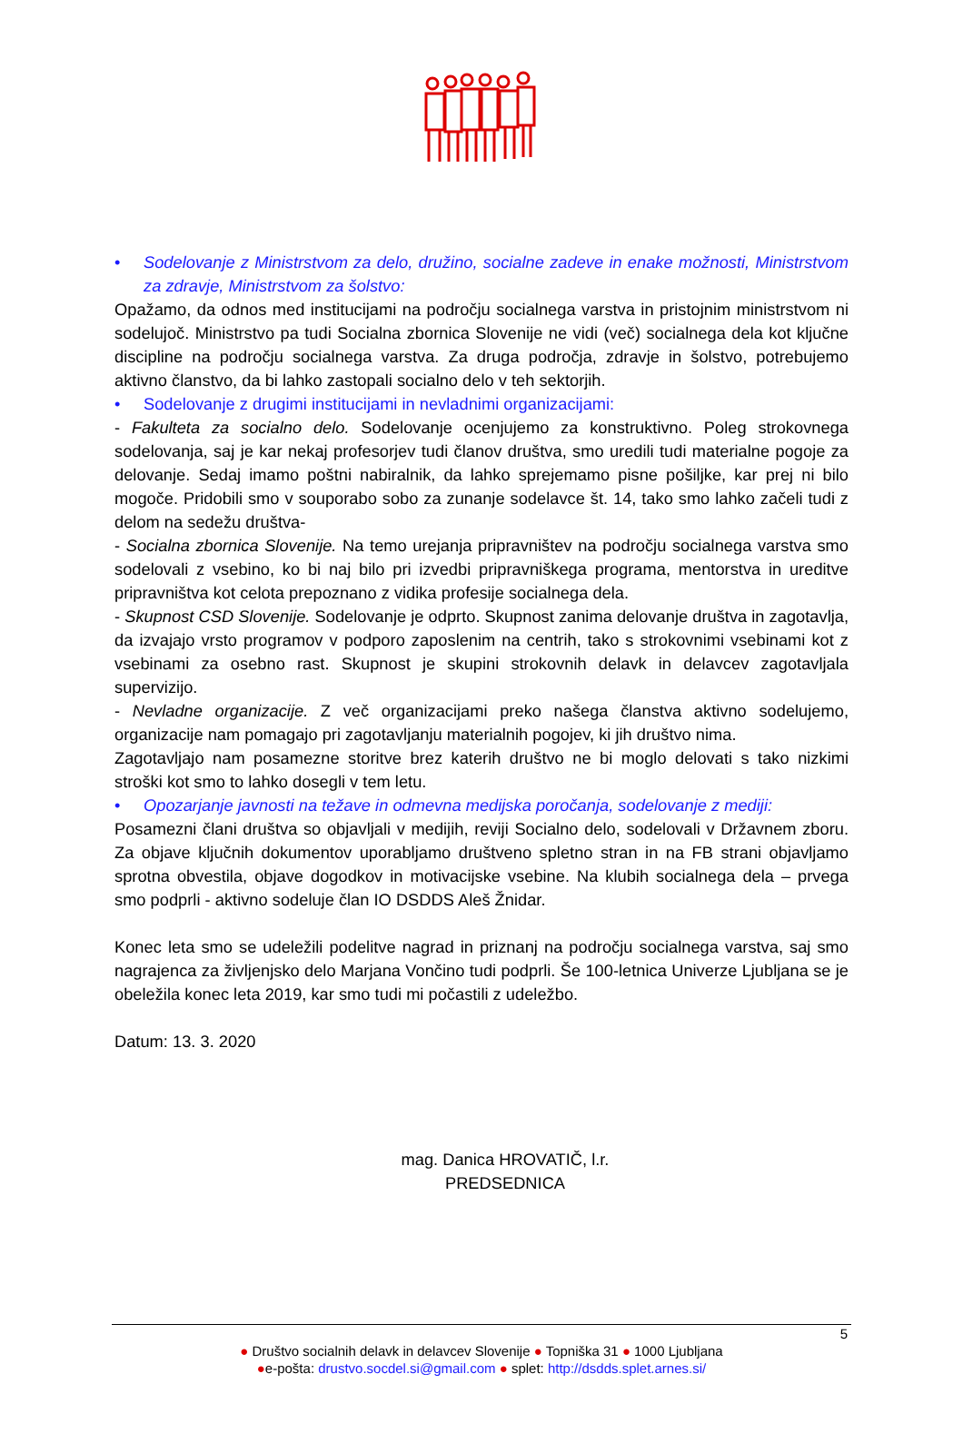• Sodelovanje z Ministrstvom za delo, družino, socialne zadeve in enake možnosti, Ministrstvom za zdravje, Ministrstvom za šolstvo:
Opažamo, da odnos med institucijami na področju socialnega varstva in pristojnim ministrstvom ni sodelujoč. Ministrstvo pa tudi Socialna zbornica Slovenije ne vidi (več) socialnega dela kot ključne discipline na področju socialnega varstva. Za druga področja, zdravje in šolstvo, potrebujemo aktivno članstvo, da bi lahko zastopali socialno delo v teh sektorjih.
• Sodelovanje z drugimi institucijami in nevladnimi organizacijami:
- Fakulteta za socialno delo. Sodelovanje ocenjujemo za konstruktivno. Poleg strokovnega sodelovanja, saj je kar nekaj profesorjev tudi članov društva, smo uredili tudi materialne pogoje za delovanje. Sedaj imamo poštni nabiralnik, da lahko sprejemamo pisne pošiljke, kar prej ni bilo mogoče. Pridobili smo v souporabo sobo za zunanje sodelavce št. 14, tako smo lahko začeli tudi z delom na sedežu društva-
- Socialna zbornica Slovenije. Na temo urejanja pripravništev na področju socialnega varstva smo sodelovali z vsebino, ko bi naj bilo pri izvedbi pripravniškega programa, mentorstva in ureditve pripravništva kot celota prepoznano z vidika profesije socialnega dela.
- Skupnost CSD Slovenije. Sodelovanje je odprto. Skupnost zanima delovanje društva in zagotavlja, da izvajajo vrsto programov v podporo zaposlenim na centrih, tako s strokovnimi vsebinami kot z vsebinami za osebno rast. Skupnost je skupini strokovnih delavk in delavcev zagotavljala supervizijo.
- Nevladne organizacije. Z več organizacijami preko našega članstva aktivno sodelujemo, organizacije nam pomagajo pri zagotavljanju materialnih pogojev, ki jih društvo nima.
Zagotavljajo nam posamezne storitve brez katerih društvo ne bi moglo delovati s tako nizkimi stroški kot smo to lahko dosegli v tem letu.
• Opozarjanje javnosti na težave in odmevna medijska poročanja, sodelovanje z mediji:
Posamezni člani društva so objavljali v medijih, reviji Socialno delo, sodelovali v Državnem zboru. Za objave ključnih dokumentov uporabljamo društveno spletno stran in na FB strani objavljamo sprotna obvestila, objave dogodkov in motivacijske vsebine. Na klubih socialnega dela – prvega smo podprli - aktivno sodeluje član IO DSDDS Aleš Žnidar.
Konec leta smo se udeležili podelitve nagrad in priznanj na področju socialnega varstva, saj smo nagrajenca za življenjsko delo Marjana Vončino tudi podprli. Še 100-letnica Univerze Ljubljana se je obeležila konec leta 2019, kar smo tudi mi počastili z udeležbo.
Datum: 13. 3. 2020
mag. Danica HROVATIČ, l.r.
PREDSEDNICA
5
● Društvo socialnih delavk in delavcev Slovenije ● Topniška 31 ● 1000 Ljubljana
●e-pošta: drustvo.socdel.si@gmail.com ● splet: http://dsdds.splet.arnes.si/